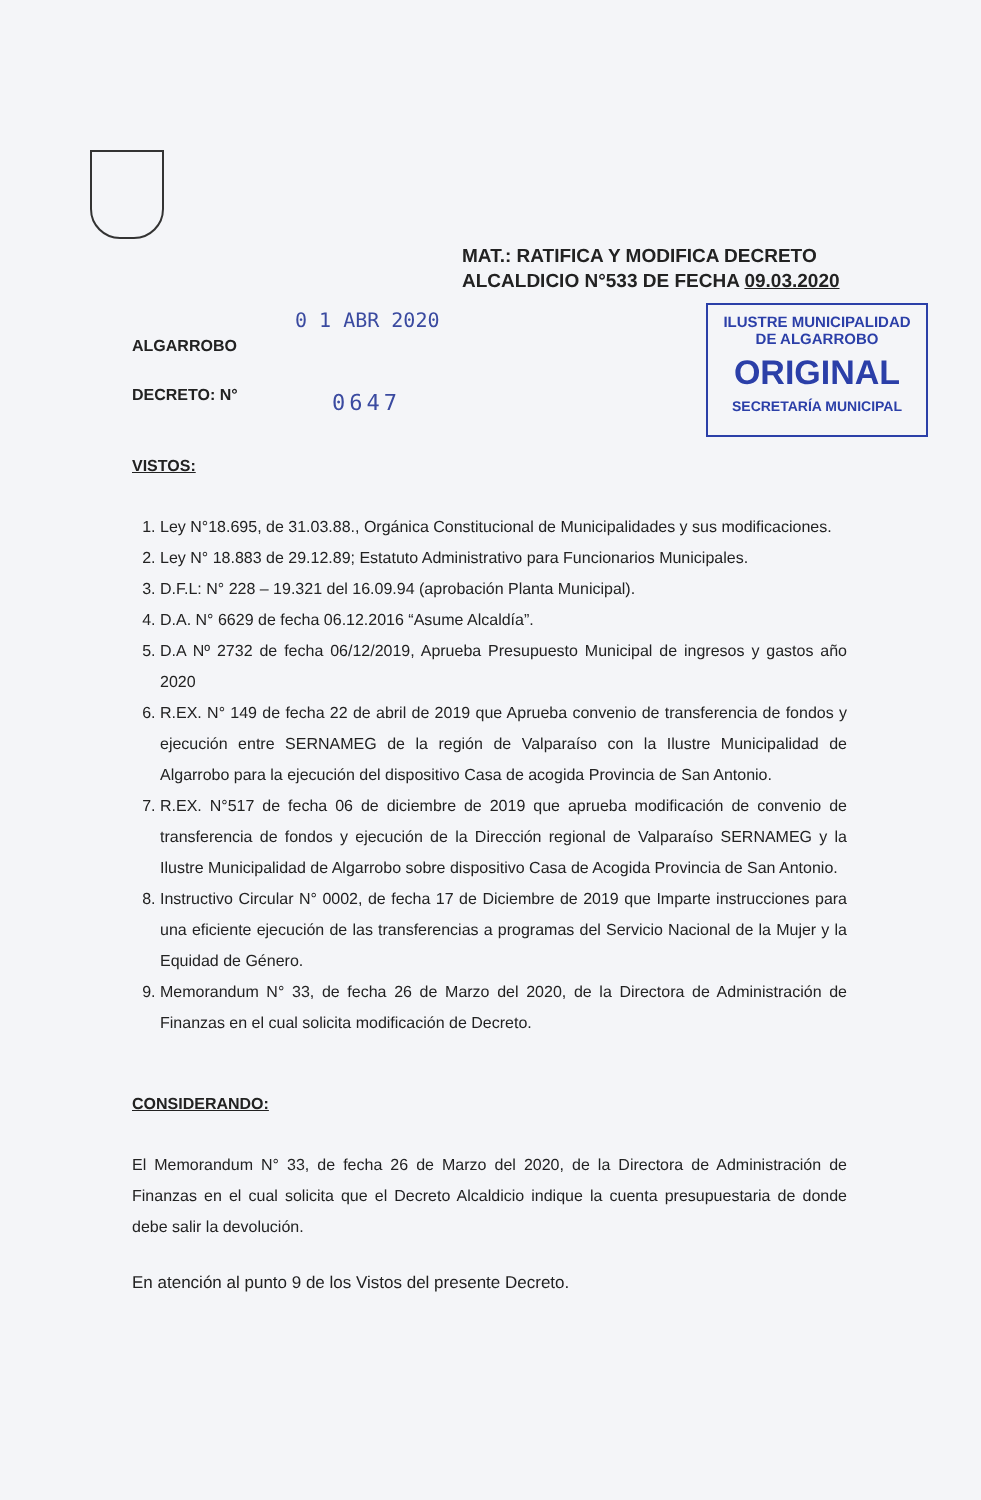MAT.: RATIFICA Y MODIFICA DECRETO
ALCALDICIO N°533 DE FECHA 09.03.2020
0 1 ABR 2020
ILUSTRE MUNICIPALIDAD
DE ALGARROBO
ORIGINAL
SECRETARÍA MUNICIPAL
0647
ALGARROBO
DECRETO: N°
VISTOS:
1. Ley N°18.695, de 31.03.88., Orgánica Constitucional de Municipalidades y sus modificaciones.
2. Ley N° 18.883 de 29.12.89; Estatuto Administrativo para Funcionarios Municipales.
3. D.F.L: N° 228 – 19.321 del 16.09.94 (aprobación Planta Municipal).
4. D.A. N° 6629 de fecha 06.12.2016 “Asume Alcaldía”.
5. D.A Nº 2732 de fecha 06/12/2019, Aprueba Presupuesto Municipal de ingresos y gastos año 2020
6. R.EX. N° 149 de fecha 22 de abril de 2019 que Aprueba convenio de transferencia de fondos y ejecución entre SERNAMEG de la región de Valparaíso con la Ilustre Municipalidad de Algarrobo para la ejecución del dispositivo Casa de acogida Provincia de San Antonio.
7. R.EX. N°517 de fecha 06 de diciembre de 2019 que aprueba modificación de convenio de transferencia de fondos y ejecución de la Dirección regional de Valparaíso SERNAMEG y la Ilustre Municipalidad de Algarrobo sobre dispositivo Casa de Acogida Provincia de San Antonio.
8. Instructivo Circular N° 0002, de fecha 17 de Diciembre de 2019 que Imparte instrucciones para una eficiente ejecución de las transferencias a programas del Servicio Nacional de la Mujer y la Equidad de Género.
9. Memorandum N° 33, de fecha 26 de Marzo del 2020, de la Directora de Administración de Finanzas en el cual solicita modificación de Decreto.
CONSIDERANDO:
El Memorandum N° 33, de fecha 26 de Marzo del 2020, de la Directora de Administración de Finanzas en el cual solicita que el Decreto Alcaldicio indique la cuenta presupuestaria de donde debe salir la devolución.
En atención al punto 9 de los Vistos del presente Decreto.